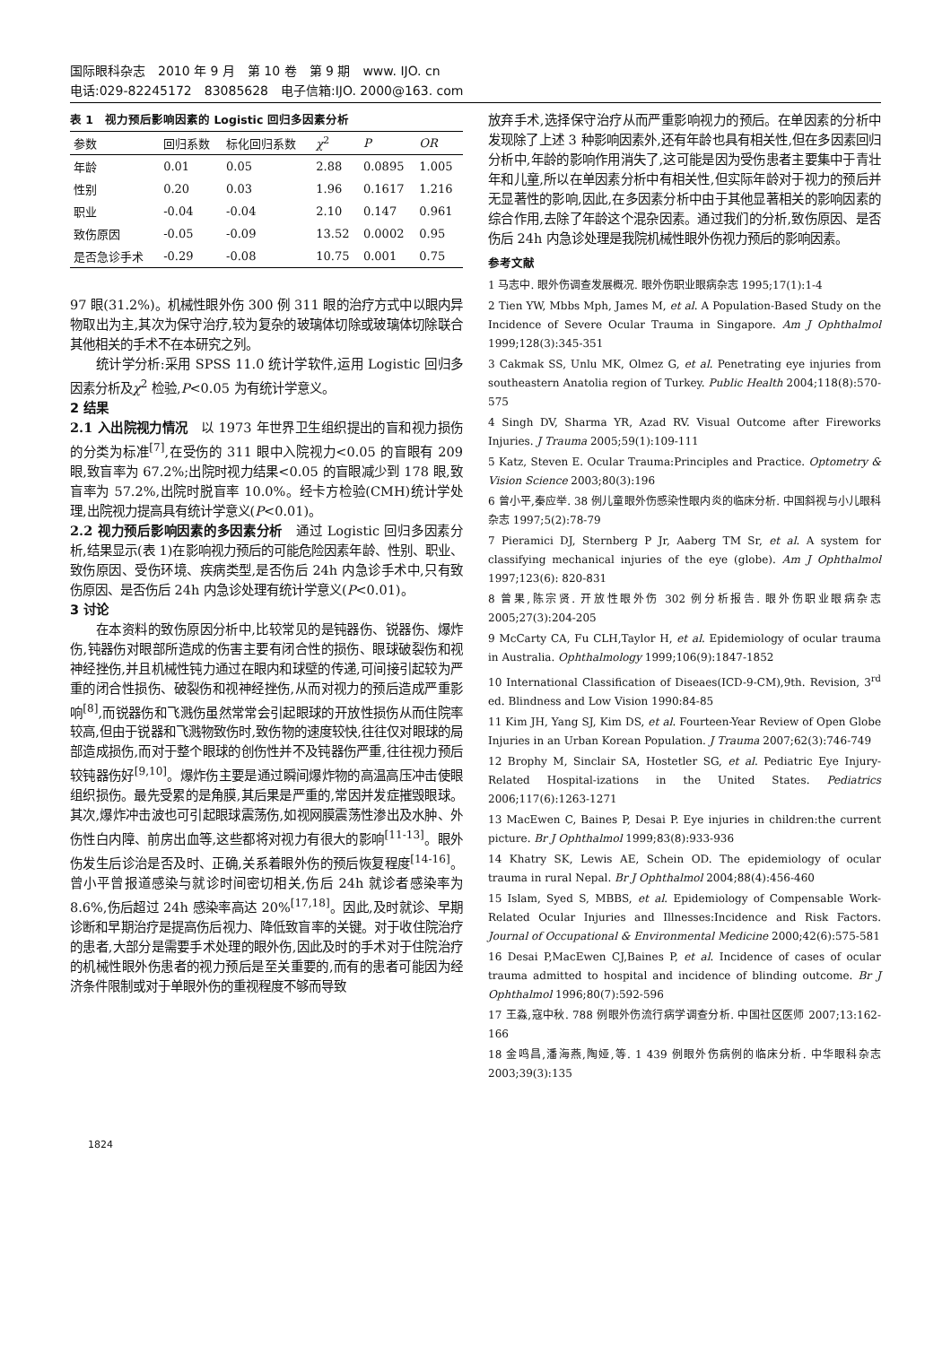国际眼科杂志　2010 年 9 月　第 10 卷　第 9 期　www. IJO. cn
电话:029-82245172　83085628　电子信箱:IJO. 2000@163. com
表 1　视力预后影响因素的 Logistic 回归多因素分析
| 参数 | 回归系数 | 标化回归系数 | χ<sup>2</sup> | P | OR |
| --- | --- | --- | --- | --- | --- |
| 年龄 | 0.01 | 0.05 | 2.88 | 0.0895 | 1.005 |
| 性别 | 0.20 | 0.03 | 1.96 | 0.1617 | 1.216 |
| 职业 | -0.04 | -0.04 | 2.10 | 0.147 | 0.961 |
| 致伤原因 | -0.05 | -0.09 | 13.52 | 0.0002 | 0.95 |
| 是否急诊手术 | -0.29 | -0.08 | 10.75 | 0.001 | 0.75 |
97 眼(31.2%)。机械性眼外伤 300 例 311 眼的治疗方式中以眼内异物取出为主,其次为保守治疗,较为复杂的玻璃体切除或玻璃体切除联合其他相关的手术不在本研究之列。
统计学分析:采用 SPSS 11.0 统计学软件,运用 Logistic 回归多因素分析及χ<sup>2</sup> 检验,P<0.05 为有统计学意义。
2 结果
2.1 入出院视力情况　以 1973 年世界卫生组织提出的盲和视力损伤的分类为标准<sup>[7]</sup>,在受伤的 311 眼中入院视力<0.05 的盲眼有 209 眼,致盲率为 67.2%;出院时视力结果<0.05 的盲眼减少到 178 眼,致盲率为 57.2%,出院时脱盲率 10.0%。经卡方检验(CMH)统计学处理,出院视力提高具有统计学意义(P<0.01)。
2.2 视力预后影响因素的多因素分析　通过 Logistic 回归多因素分析,结果显示(表 1)在影响视力预后的可能危险因素年龄、性别、职业、致伤原因、受伤环境、疾病类型,是否伤后 24h 内急诊手术中,只有致伤原因、是否伤后 24h 内急诊处理有统计学意义(P<0.01)。
3 讨论
在本资料的致伤原因分析中,比较常见的是钝器伤、锐器伤、爆炸伤,钝器伤对眼部所造成的伤害主要有闭合性的损伤、眼球破裂伤和视神经挫伤,并且机械性钝力通过在眼内和球壁的传递,可间接引起较为严重的闭合性损伤、破裂伤和视神经挫伤,从而对视力的预后造成严重影响<sup>[8]</sup>,而锐器伤和飞溅伤虽然常常会引起眼球的开放性损伤从而住院率较高,但由于锐器和飞溅物致伤时,致伤物的速度较快,往往仅对眼球的局部造成损伤,而对于整个眼球的创伤性并不及钝器伤严重,往往视力预后较钝器伤好<sup>[9,10]</sup>。爆炸伤主要是通过瞬间爆炸物的高温高压冲击使眼组织损伤。最先受累的是角膜,其后果是严重的,常因并发症摧毁眼球。其次,爆炸冲击波也可引起眼球震荡伤,如视网膜震荡性渗出及水肿、外伤性白内障、前房出血等,这些都将对视力有很大的影响<sup>[11-13]</sup>。眼外伤发生后诊治是否及时、正确,关系着眼外伤的预后恢复程度<sup>[14-16]</sup>。曾小平曾报道感染与就诊时间密切相关,伤后 24h 就诊者感染率为 8.6%,伤后超过 24h 感染率高达 20%<sup>[17,18]</sup>。因此,及时就诊、早期诊断和早期治疗是提高伤后视力、降低致盲率的关键。对于收住院治疗的患者,大部分是需要手术处理的眼外伤,因此及时的手术对于住院治疗的机械性眼外伤患者的视力预后是至关重要的,而有的患者可能因为经济条件限制或对于单眼外伤的重视程度不够而导致
放弃手术,选择保守治疗从而严重影响视力的预后。在单因素的分析中发现除了上述 3 种影响因素外,还有年龄也具有相关性,但在多因素回归分析中,年龄的影响作用消失了,这可能是因为受伤患者主要集中于青壮年和儿童,所以在单因素分析中有相关性,但实际年龄对于视力的预后并无显著性的影响,因此,在多因素分析中由于其他显著相关的影响因素的综合作用,去除了年龄这个混杂因素。通过我们的分析,致伤原因、是否伤后 24h 内急诊处理是我院机械性眼外伤视力预后的影响因素。
参考文献
1 马志中. 眼外伤调查发展概况. 眼外伤职业眼病杂志 1995;17(1):1-4
2 Tien YW, Mbbs Mph, James M, et al. A Population-Based Study on the Incidence of Severe Ocular Trauma in Singapore. Am J Ophthalmol 1999;128(3):345-351
3 Cakmak SS, Unlu MK, Olmez G, et al. Penetrating eye injuries from southeastern Anatolia region of Turkey. Public Health 2004;118(8):570-575
4 Singh DV, Sharma YR, Azad RV. Visual Outcome after Fireworks Injuries. J Trauma 2005;59(1):109-111
5 Katz, Steven E. Ocular Trauma:Principles and Practice. Optometry & Vision Science 2003;80(3):196
6 曾小平,秦应举. 38 例儿童眼外伤感染性眼内炎的临床分析. 中国斜视与小儿眼科杂志 1997;5(2):78-79
7 Pieramici DJ, Sternberg P Jr, Aaberg TM Sr, et al. A system for classifying mechanical injuries of the eye (globe). Am J Ophthalmol 1997;123(6): 820-831
8 曾果,陈宗贤. 开放性眼外伤 302 例分析报告. 眼外伤职业眼病杂志 2005;27(3):204-205
9 McCarty CA, Fu CLH,Taylor H, et al. Epidemiology of ocular trauma in Australia. Ophthalmology 1999;106(9):1847-1852
10 International Classification of Diseaes(ICD-9-CM),9th. Revision, 3<sup>rd</sup> ed. Blindness and Low Vision 1990:84-85
11 Kim JH, Yang SJ, Kim DS, et al. Fourteen-Year Review of Open Globe Injuries in an Urban Korean Population. J Trauma 2007;62(3):746-749
12 Brophy M, Sinclair SA, Hostetler SG, et al. Pediatric Eye Injury-Related Hospital-izations in the United States. Pediatrics 2006;117(6):1263-1271
13 MacEwen C, Baines P, Desai P. Eye injuries in children:the current picture. Br J Ophthalmol 1999;83(8):933-936
14 Khatry SK, Lewis AE, Schein OD. The epidemiology of ocular trauma in rural Nepal. Br J Ophthalmol 2004;88(4):456-460
15 Islam, Syed S, MBBS, et al. Epidemiology of Compensable Work-Related Ocular Injuries and Illnesses:Incidence and Risk Factors. Journal of Occupational & Environmental Medicine 2000;42(6):575-581
16 Desai P,MacEwen CJ,Baines P, et al. Incidence of cases of ocular trauma admitted to hospital and incidence of blinding outcome. Br J Ophthalmol 1996;80(7):592-596
17 王淼,寇中秋. 788 例眼外伤流行病学调查分析. 中国社区医师 2007;13:162-166
18 金鸣昌,潘海燕,陶娅,等. 1 439 例眼外伤病例的临床分析. 中华眼科杂志 2003;39(3):135
1824